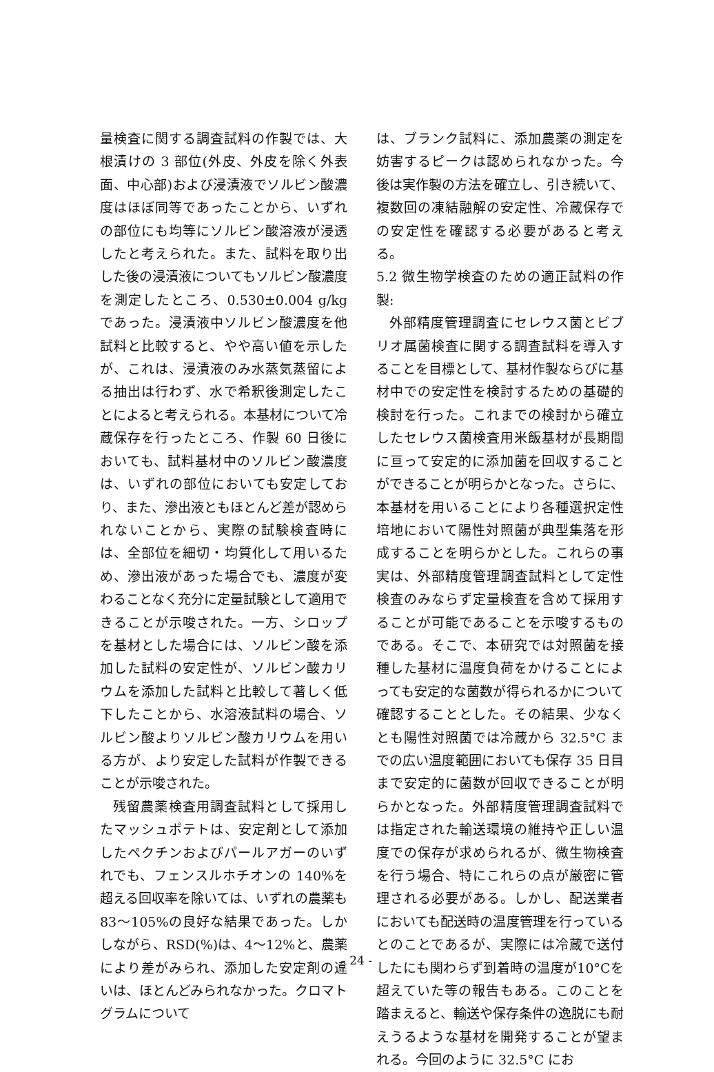量検査に関する調査試料の作製では、大根漬けの 3 部位(外皮、外皮を除く外表面、中心部)および浸漬液でソルビン酸濃度はほぼ同等であったことから、いずれの部位にも均等にソルビン酸溶液が浸透したと考えられた。また、試料を取り出した後の浸漬液についてもソルビン酸濃度を測定したところ、0.530±0.004 g/kg であった。浸漬液中ソルビン酸濃度を他試料と比較すると、やや高い値を示したが、これは、浸漬液のみ水蒸気蒸留による抽出は行わず、水で希釈後測定したことによると考えられる。本基材について冷蔵保存を行ったところ、作製 60 日後においても、試料基材中のソルビン酸濃度は、いずれの部位においても安定しており、また、滲出液ともほとんど差が認められないことから、実際の試験検査時には、全部位を細切・均質化して用いるため、滲出液があった場合でも、濃度が変わることなく充分に定量試験として適用できることが示唆された。一方、シロップを基材とした場合には、ソルビン酸を添加した試料の安定性が、ソルビン酸カリウムを添加した試料と比較して著しく低下したことから、水溶液試料の場合、ソルビン酸よりソルビン酸カリウムを用いる方が、より安定した試料が作製できることが示唆された。
残留農薬検査用調査試料として採用したマッシュポテトは、安定剤として添加したペクチンおよびパールアガーのいずれでも、フェンスルホチオンの 140%を超える回収率を除いては、いずれの農薬も 83～105%の良好な結果であった。しかしながら、RSD(%)は、4～12%と、農薬により差がみられ、添加した安定剤の違いは、ほとんどみられなかった。クロマトグラムについて
は、ブランク試料に、添加農薬の測定を妨害するピークは認められなかった。今後は実作製の方法を確立し、引き続いて、複数回の凍結融解の安定性、冷蔵保存での安定性を確認する必要があると考える。
5.2 微生物学検査のための適正試料の作製:
外部精度管理調査にセレウス菌とビブリオ属菌検査に関する調査試料を導入することを目標として、基材作製ならびに基材中での安定性を検討するための基礎的検討を行った。これまでの検討から確立したセレウス菌検査用米飯基材が長期間に亘って安定的に添加菌を回収することができることが明らかとなった。さらに、本基材を用いることにより各種選択定性培地において陽性対照菌が典型集落を形成することを明らかとした。これらの事実は、外部精度管理調査試料として定性検査のみならず定量検査を含めて採用することが可能であることを示唆するものである。そこで、本研究では対照菌を接種した基材に温度負荷をかけることによっても安定的な菌数が得られるかについて確認することとした。その結果、少なくとも陽性対照菌では冷蔵から 32.5°C までの広い温度範囲においても保存 35 日目まで安定的に菌数が回収できることが明らかとなった。外部精度管理調査試料では指定された輸送環境の維持や正しい温度での保存が求められるが、微生物検査を行う場合、特にこれらの点が厳密に管理される必要がある。しかし、配送業者においても配送時の温度管理を行っているとのことであるが、実際には冷蔵で送付したにも関わらず到着時の温度が10°Cを超えていた等の報告もある。このことを踏まえると、輸送や保存条件の逸脱にも耐えうるような基材を開発することが望まれる。今回のように 32.5°C にお
- 24 -